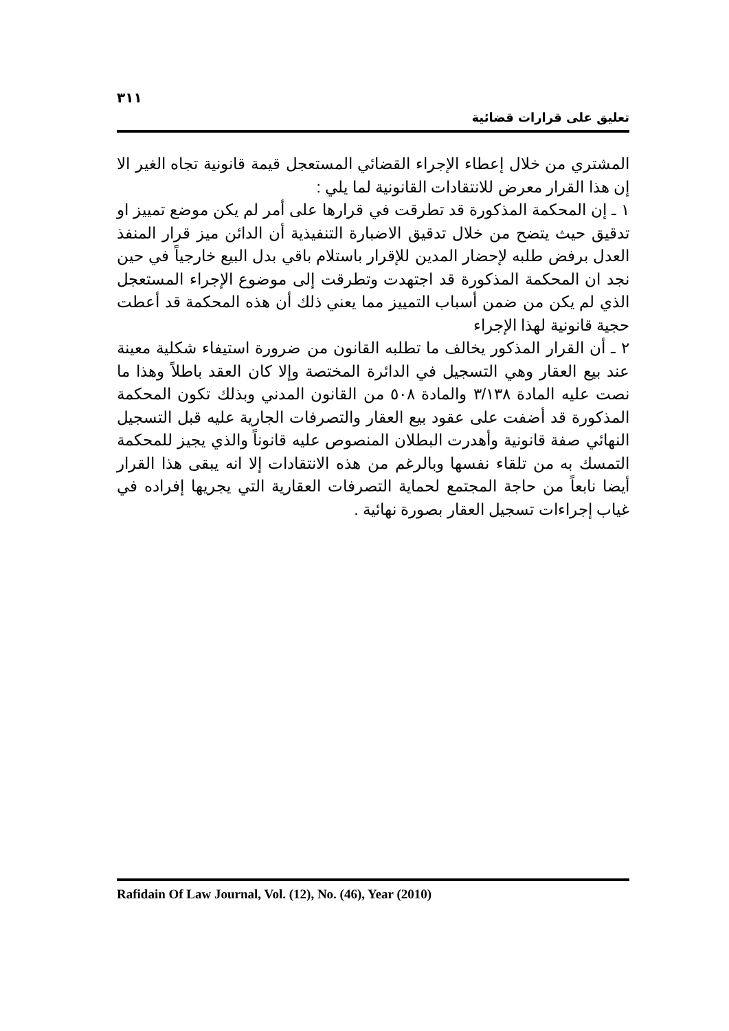٣١١
تعليق على قرارات قضائية
المشتري من خلال إعطاء الإجراء القضائي المستعجل قيمة قانونية تجاه الغير الا إن هذا القرار معرض للانتقادات القانونية لما يلي :
١ ـ إن المحكمة المذكورة قد تطرقت في قرارها على أمر لم يكن موضع تمييز او تدقيق حيث يتضح من خلال تدقيق الاضبارة التنفيذية أن الدائن ميز قرار المنفذ العدل برفض طلبه لإحضار المدين للإقرار باستلام باقي بدل البيع خارجياً في حين نجد ان المحكمة المذكورة قد اجتهدت وتطرقت إلى موضوع الإجراء المستعجل الذي لم يكن من ضمن أسباب التمييز مما يعني ذلك أن هذه المحكمة قد أعطت حجية قانونية لهذا الإجراء
٢ ـ أن القرار المذكور يخالف ما تطلبه القانون من ضرورة استيفاء شكلية معينة عند بيع العقار وهي التسجيل في الدائرة المختصة وإلا كان العقد باطلاً وهذا ما نصت عليه المادة ٣/١٣٨ والمادة ٥٠٨ من القانون المدني وبذلك تكون المحكمة المذكورة قد أضفت على عقود بيع العقار والتصرفات الجارية عليه قبل التسجيل النهائي صفة قانونية وأهدرت البطلان المنصوص عليه قانوناً والذي يجيز للمحكمة التمسك به من تلقاء نفسها وبالرغم من هذه الانتقادات إلا انه يبقى هذا القرار أيضا نابعاً من حاجة المجتمع لحماية التصرفات العقارية التي يجريها إفراده في غياب إجراءات تسجيل العقار بصورة نهائية .
Rafidain Of Law Journal, Vol. (12), No. (46), Year (2010)